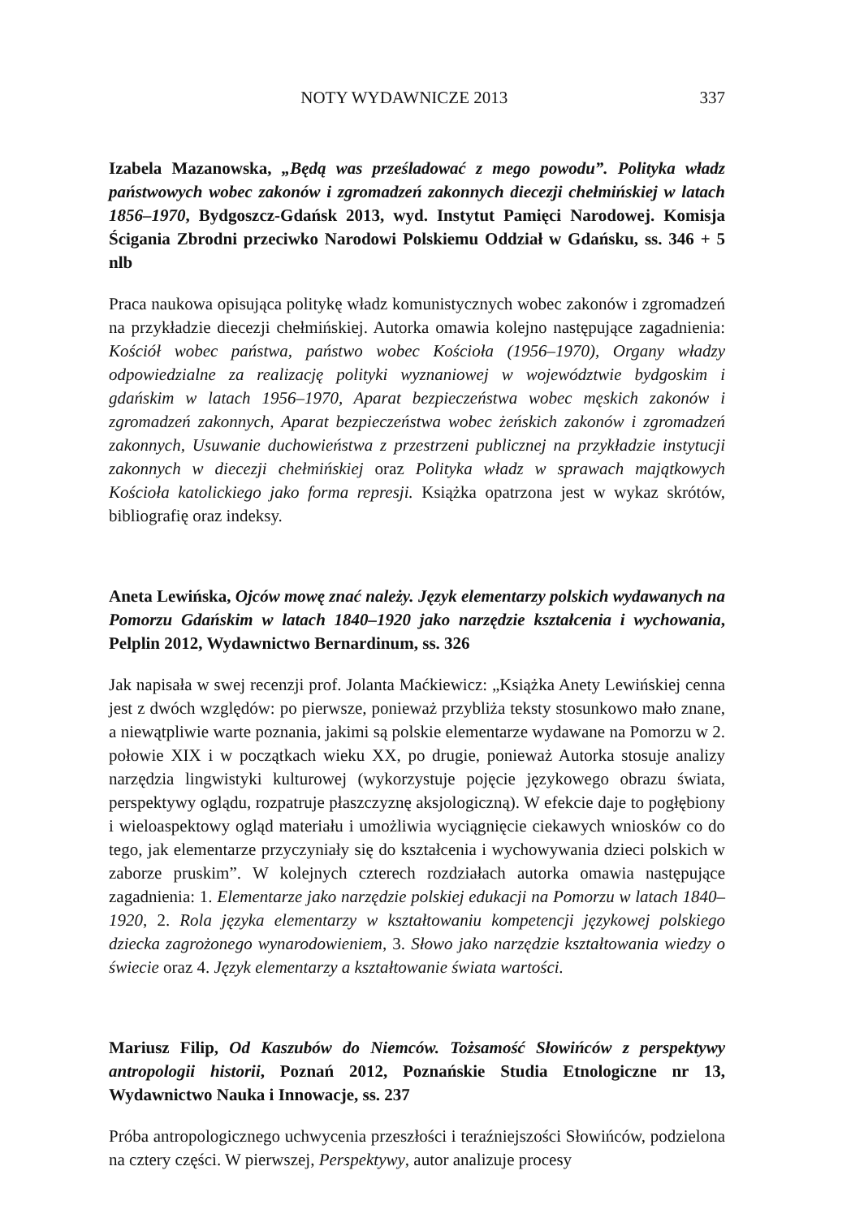NOTY WYDAWNICZE 2013 337
Izabela Mazanowska, „Będą was prześladować z mego powodu”. Polityka władz państwowych wobec zakonów i zgromadzeń zakonnych diecezji chełmińskiej w latach 1856–1970, Bydgoszcz-Gdańsk 2013, wyd. Instytut Pamięci Narodowej. Komisja Ścigania Zbrodni przeciwko Narodowi Polskiemu Oddział w Gdańsku, ss. 346 + 5 nlb
Praca naukowa opisująca politykę władz komunistycznych wobec zakonów i zgromadzeń na przykładzie diecezji chełmińskiej. Autorka omawia kolejno następujące zagadnienia: Kościół wobec państwa, państwo wobec Kościoła (1956–1970), Organy władzy odpowiedzialne za realizację polityki wyznaniowej w województwie bydgoskim i gdańskim w latach 1956–1970, Aparat bezpieczeństwa wobec męskich zakonów i zgromadzeń zakonnych, Aparat bezpieczeństwa wobec żeńskich zakonów i zgromadzeń zakonnych, Usuwanie duchowieństwa z przestrzeni publicznej na przykładzie instytucji zakonnych w diecezji chełmińskiej oraz Polityka władz w sprawach majątkowych Kościoła katolickiego jako forma represji. Książka opatrzona jest w wykaz skrótów, bibliografię oraz indeksy.
Aneta Lewińska, Ojców mowę znać należy. Język elementarzy polskich wydawanych na Pomorzu Gdańskim w latach 1840–1920 jako narzędzie kształcenia i wychowania, Pelplin 2012, Wydawnictwo Bernardinum, ss. 326
Jak napisała w swej recenzji prof. Jolanta Maćkiewicz: „Książka Anety Lewińskiej cenna jest z dwóch względów: po pierwsze, ponieważ przybliża teksty stosunkowo mało znane, a niewątpliwie warte poznania, jakimi są polskie elementarze wydawane na Pomorzu w 2. połowie XIX i w początkach wieku XX, po drugie, ponieważ Autorka stosuje analizy narzędzia lingwistyki kulturowej (wykorzystuje pojęcie językowego obrazu świata, perspektywy oglądu, rozpatruje płaszczyznę aksjologiczną). W efekcie daje to pogłębiony i wieloaspektowy ogląd materiału i umożliwia wyciągnięcie ciekawych wniosków co do tego, jak elementarze przyczyniały się do kształcenia i wychowywania dzieci polskich w zaborze pruskim”. W kolejnych czterech rozdziałach autorka omawia następujące zagadnienia: 1. Elementarze jako narzędzie polskiej edukacji na Pomorzu w latach 1840–1920, 2. Rola języka elementarzy w kształtowaniu kompetencji językowej polskiego dziecka zagrożonego wynarodowieniem, 3. Słowo jako narzędzie kształtowania wiedzy o świecie oraz 4. Język elementarzy a kształtowanie świata wartości.
Mariusz Filip, Od Kaszubów do Niemców. Tożsamość Słowińców z perspektywy antropologii historii, Poznań 2012, Poznańskie Studia Etnologiczne nr 13, Wydawnictwo Nauka i Innowacje, ss. 237
Próba antropologicznego uchwycenia przeszłości i teraźniejszości Słowińców, podzielona na cztery części. W pierwszej, Perspektywy, autor analizuje procesy